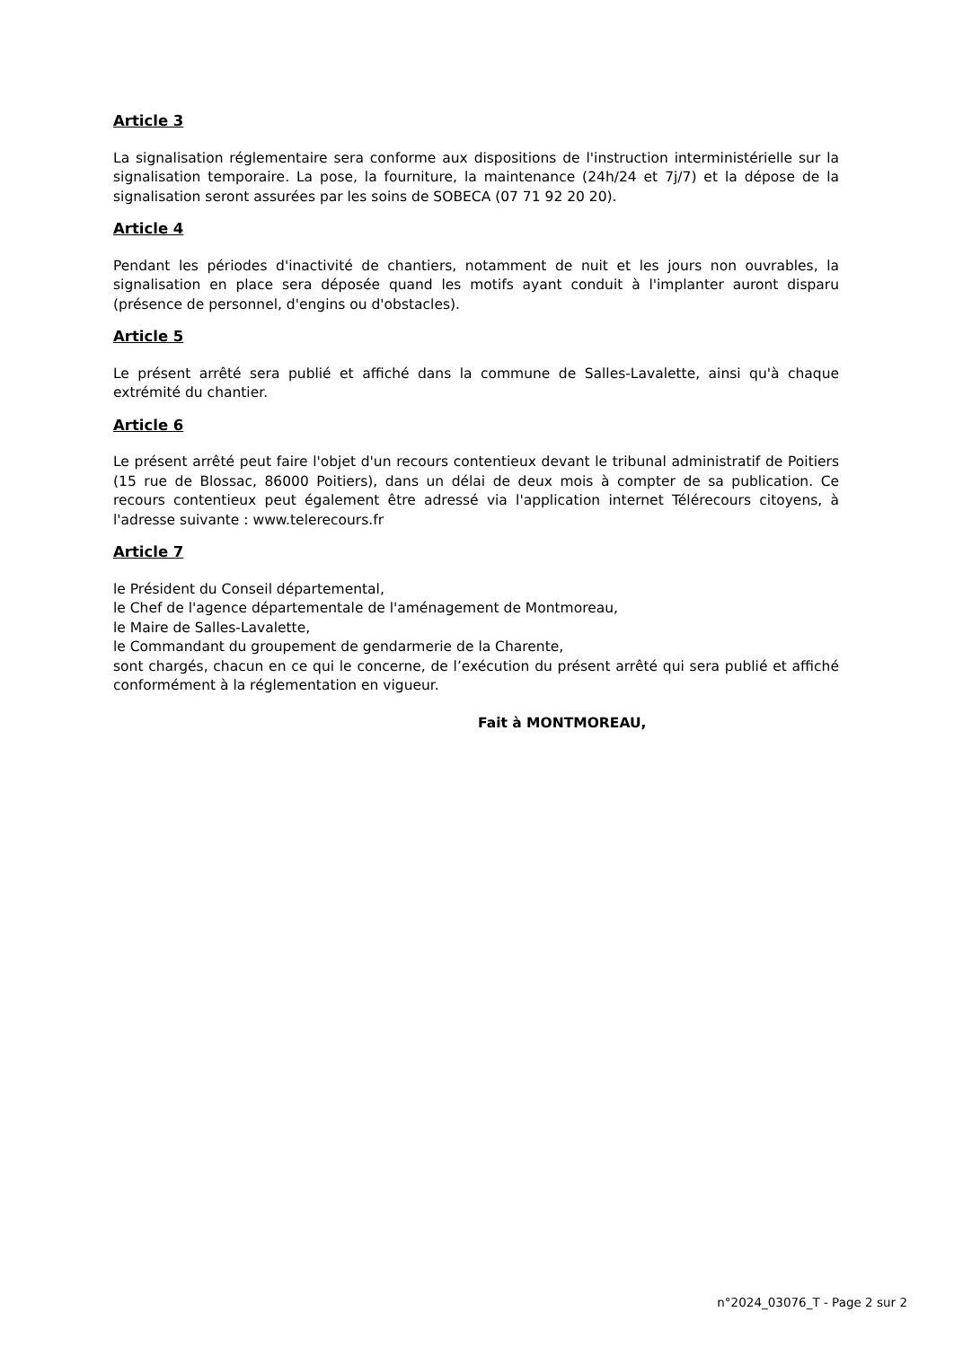Article 3
La signalisation réglementaire sera conforme aux dispositions de l'instruction interministérielle sur la signalisation temporaire. La pose, la fourniture, la maintenance (24h/24 et 7j/7) et la dépose de la signalisation seront assurées par les soins de SOBECA (07 71 92 20 20).
Article 4
Pendant les périodes d'inactivité de chantiers, notamment de nuit et les jours non ouvrables, la signalisation en place sera déposée quand les motifs ayant conduit à l'implanter auront disparu (présence de personnel, d'engins ou d'obstacles).
Article 5
Le présent arrêté sera publié et affiché dans la commune de Salles-Lavalette, ainsi qu'à chaque extrémité du chantier.
Article 6
Le présent arrêté peut faire l'objet d'un recours contentieux devant le tribunal administratif de Poitiers (15 rue de Blossac, 86000 Poitiers), dans un délai de deux mois à compter de sa publication. Ce recours contentieux peut également être adressé via l'application internet Télérecours citoyens, à l'adresse suivante : www.telerecours.fr
Article 7
le Président du Conseil départemental,
le Chef de l'agence départementale de l'aménagement de Montmoreau,
le Maire de Salles-Lavalette,
le Commandant du groupement de gendarmerie de la Charente,
sont chargés, chacun en ce qui le concerne, de l’exécution du présent arrêté qui sera publié et affiché conformément à la réglementation en vigueur.
Fait à MONTMOREAU,
n°2024_03076_T - Page 2 sur 2